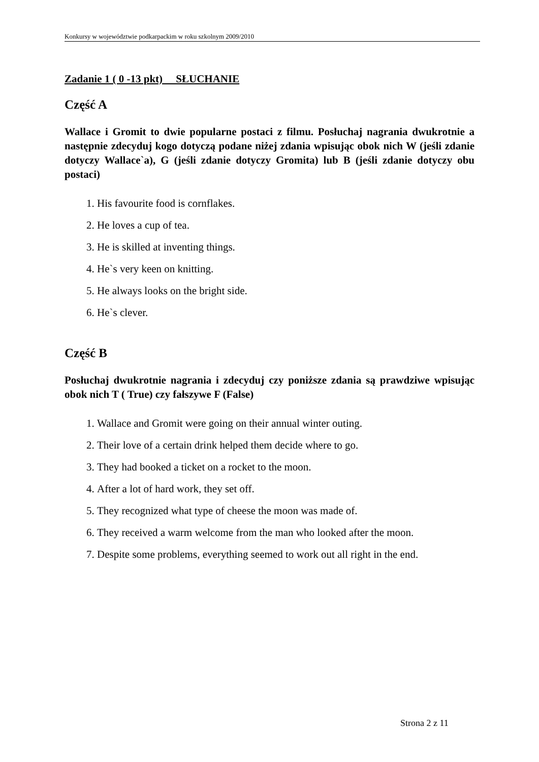Konkursy w województwie podkarpackim w roku szkolnym 2009/2010
Zadanie 1 ( 0 -13 pkt) SŁUCHANIE
Część A
Wallace i Gromit to dwie popularne postaci z filmu. Posłuchaj nagrania dwukrotnie a następnie zdecyduj kogo dotyczą podane niżej zdania wpisując obok nich W (jeśli zdanie dotyczy Wallace`a), G (jeśli zdanie dotyczy Gromita) lub B (jeśli zdanie dotyczy obu postaci)
1. His favourite food is cornflakes.
2. He loves a cup of tea.
3. He is skilled at inventing things.
4. He`s very keen on knitting.
5. He always looks on the bright side.
6. He`s clever.
Część B
Posłuchaj dwukrotnie nagrania i zdecyduj czy poniższe zdania są prawdziwe wpisując obok nich T ( True) czy fałszywe F (False)
1. Wallace and Gromit were going on their annual winter outing.
2. Their love of a certain drink helped them decide where to go.
3. They had booked a ticket on a rocket to the moon.
4. After a lot of hard work, they set off.
5. They recognized what type of cheese the moon was made of.
6. They received a warm welcome from the man who looked after the moon.
7. Despite some problems, everything seemed to work out all right in the end.
Strona 2 z 11